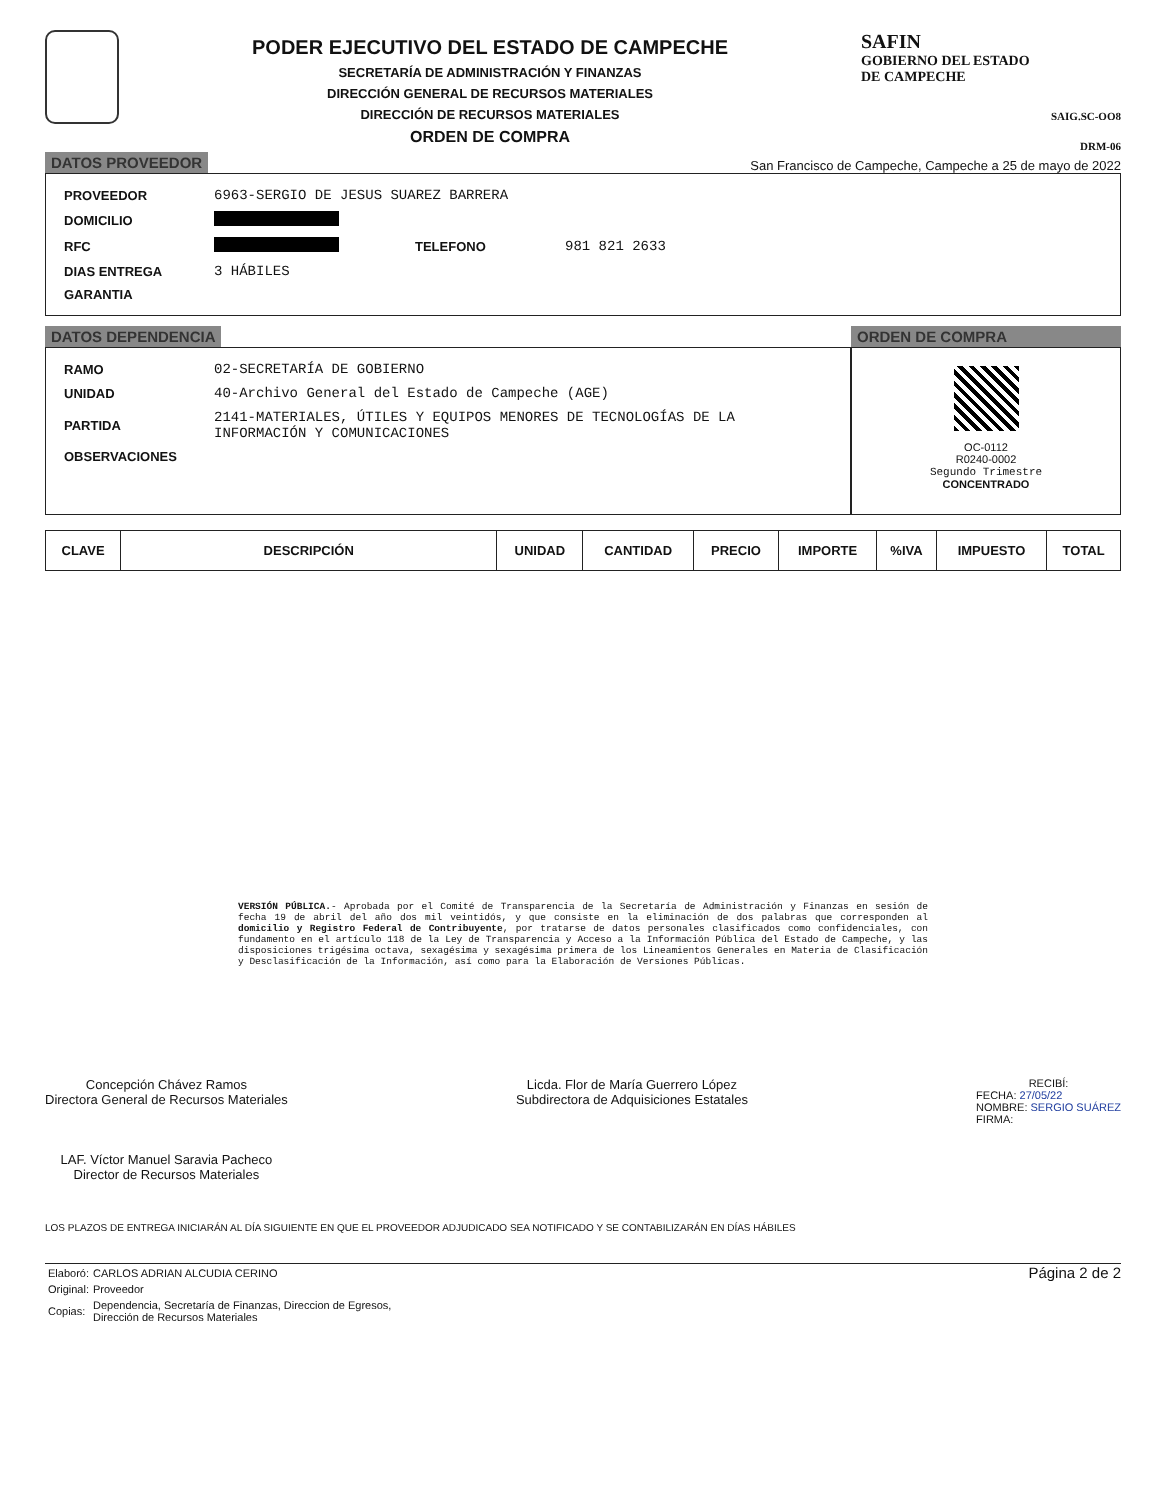PODER EJECUTIVO DEL ESTADO DE CAMPECHE
SECRETARÍA DE ADMINISTRACIÓN Y FINANZAS
DIRECCIÓN GENERAL DE RECURSOS MATERIALES
DIRECCIÓN DE RECURSOS MATERIALES
ORDEN DE COMPRA
SAFIN
GOBIERNO DEL ESTADO
DE CAMPECHE
SAIG.SC-OO8
DRM-06
DATOS PROVEEDOR San Francisco de Campeche, Campeche a 25 de mayo de 2022
| PROVEEDOR | 6963-SERGIO DE JESUS SUAREZ BARRERA | | |
| DOMICILIO | | | |
| RFC | | TELEFONO | 981 821 2633 |
| DIAS ENTREGA | 3 HÁBILES | | |
| GARANTIA | | | |
DATOS DEPENDENCIA
| RAMO | 02-SECRETARÍA DE GOBIERNO |
| UNIDAD | 40-Archivo General del Estado de Campeche (AGE) |
| PARTIDA | 2141-MATERIALES, ÚTILES Y EQUIPOS MENORES DE TECNOLOGÍAS DE LA INFORMACIÓN Y COMUNICACIONES |
| OBSERVACIONES | |
ORDEN DE COMPRA
OC-0112
R0240-0002
Segundo Trimestre
CONCENTRADO
| CLAVE | DESCRIPCIÓN | UNIDAD | CANTIDAD | PRECIO | IMPORTE | %IVA | IMPUESTO | TOTAL |
| --- | --- | --- | --- | --- | --- | --- | --- | --- |
VERSIÓN PÚBLICA.- Aprobada por el Comité de Transparencia de la Secretaría de Administración y Finanzas en sesión de fecha 19 de abril del año dos mil veintidós, y que consiste en la eliminación de dos palabras que corresponden al domicilio y Registro Federal de Contribuyente, por tratarse de datos personales clasificados como confidenciales, con fundamento en el artículo 118 de la Ley de Transparencia y Acceso a la Información Pública del Estado de Campeche, y las disposiciones trigésima octava, sexagésima y sexagésima primera de los Lineamientos Generales en Materia de Clasificación y Desclasificación de la Información, así como para la Elaboración de Versiones Públicas.
Concepción Chávez Ramos
Directora General de Recursos Materiales
LAF. Víctor Manuel Saravia Pacheco
Director de Recursos Materiales
Licda. Flor de María Guerrero López
Subdirectora de Adquisiciones Estatales
RECIBÍ:
FECHA: 27/05/22
NOMBRE: SERGIO SUÁREZ
FIRMA:
LOS PLAZOS DE ENTREGA INICIARÁN AL DÍA SIGUIENTE EN QUE EL PROVEEDOR ADJUDICADO SEA NOTIFICADO Y SE CONTABILIZARÁN EN DÍAS HÁBILES
| Elaboró: | CARLOS ADRIAN ALCUDIA CERINO |
| Original: | Proveedor |
| Copias: | Dependencia, Secretaría de Finanzas, Direccion de Egresos, Dirección de Recursos Materiales |
Página 2 de 2